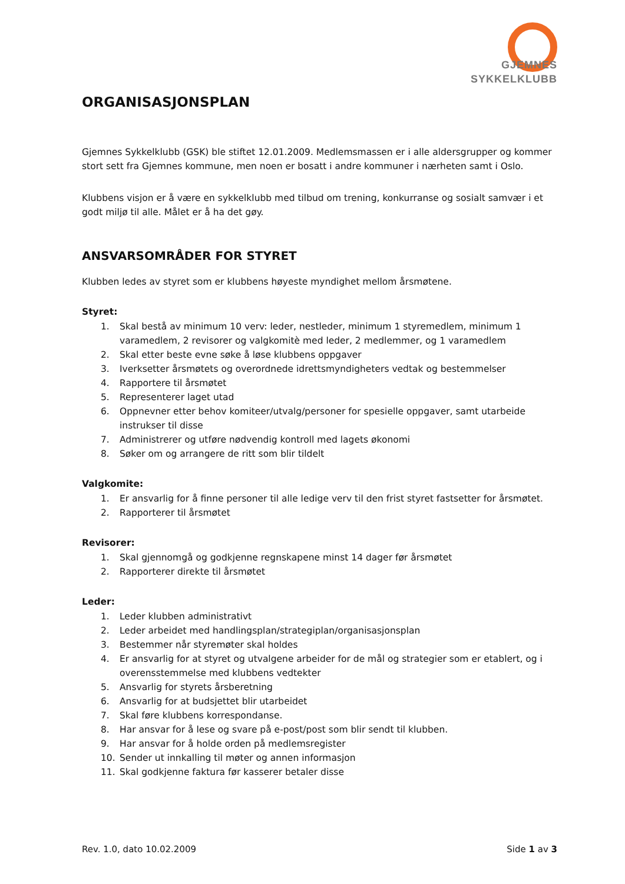GJEMNES
SYKKELKLUBB
ORGANISASJONSPLAN
Gjemnes Sykkelklubb (GSK) ble stiftet 12.01.2009. Medlemsmassen er i alle aldersgrupper og kommer stort sett fra Gjemnes kommune, men noen er bosatt i andre kommuner i nærheten samt i Oslo.
Klubbens visjon er å være en sykkelklubb med tilbud om trening, konkurranse og sosialt samvær i et godt miljø til alle. Målet er å ha det gøy.
ANSVARSOMRÅDER FOR STYRET
Klubben ledes av styret som er klubbens høyeste myndighet mellom årsmøtene.
Styret:
1. Skal bestå av minimum 10 verv: leder, nestleder, minimum 1 styremedlem, minimum 1 varamedlem, 2 revisorer og valgkomitè med leder, 2 medlemmer, og 1 varamedlem
2. Skal etter beste evne søke å løse klubbens oppgaver
3. Iverksetter årsmøtets og overordnede idrettsmyndigheters vedtak og bestemmelser
4. Rapportere til årsmøtet
5. Representerer laget utad
6. Oppnevner etter behov komiteer/utvalg/personer for spesielle oppgaver, samt utarbeide instrukser til disse
7. Administrerer og utføre nødvendig kontroll med lagets økonomi
8. Søker om og arrangere de ritt som blir tildelt
Valgkomite:
1. Er ansvarlig for å finne personer til alle ledige verv til den frist styret fastsetter for årsmøtet.
2. Rapporterer til årsmøtet
Revisorer:
1. Skal gjennomgå og godkjenne regnskapene minst 14 dager før årsmøtet
2. Rapporterer direkte til årsmøtet
Leder:
1. Leder klubben administrativt
2. Leder arbeidet med handlingsplan/strategiplan/organisasjonsplan
3. Bestemmer når styremøter skal holdes
4. Er ansvarlig for at styret og utvalgene arbeider for de mål og strategier som er etablert, og i overensstemmelse med klubbens vedtekter
5. Ansvarlig for styrets årsberetning
6. Ansvarlig for at budsjettet blir utarbeidet
7. Skal føre klubbens korrespondanse.
8. Har ansvar for å lese og svare på e-post/post som blir sendt til klubben.
9. Har ansvar for å holde orden på medlemsregister
10. Sender ut innkalling til møter og annen informasjon
11. Skal godkjenne faktura før kasserer betaler disse
Rev. 1.0, dato 10.02.2009 Side 1 av 3